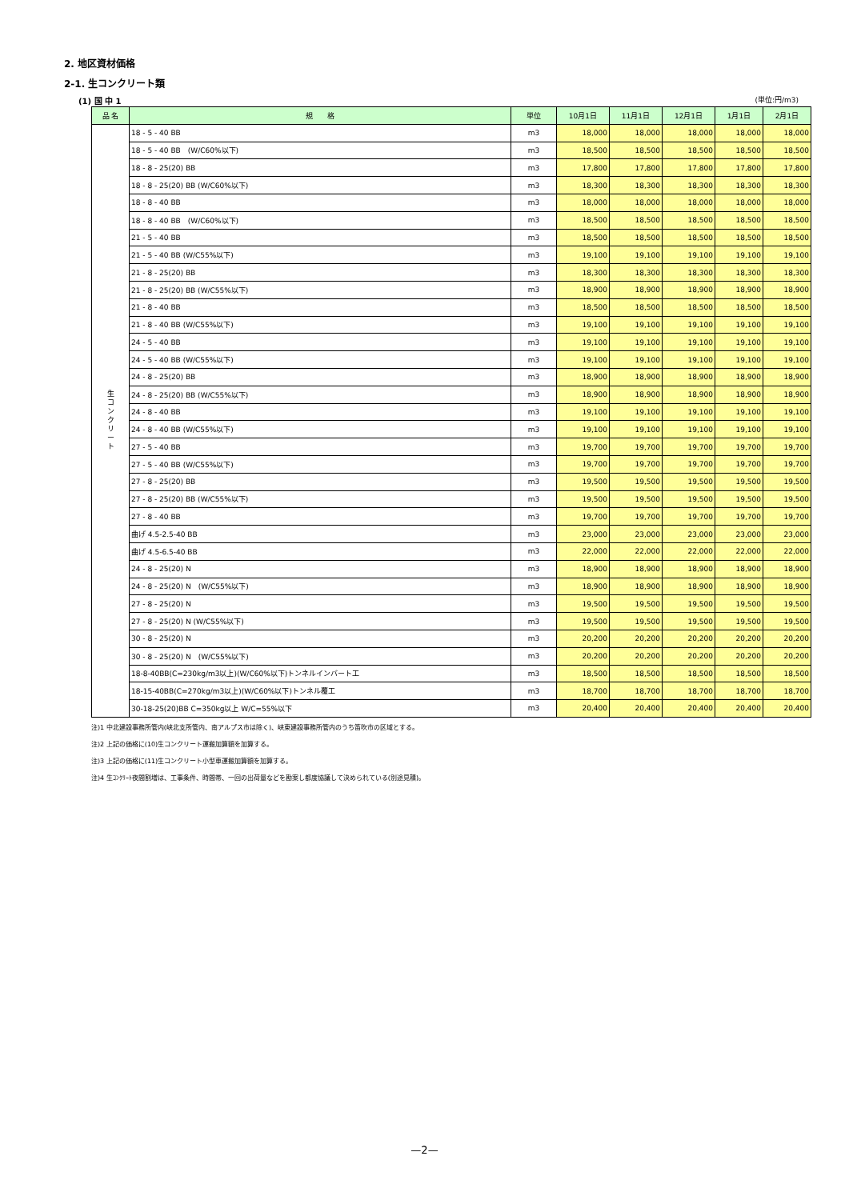2. 地区資材価格
2-1. 生コンクリート類
(1) 国 中 1 (単位:円/m3)
| 品 名 | 規 格 | 単位 | 10月1日 | 11月1日 | 12月1日 | 1月1日 | 2月1日 |
| --- | --- | --- | --- | --- | --- | --- | --- |
| 生 コ ン ク リ ー ト | 18 - 5 - 40 BB | m3 | 18,000 | 18,000 | 18,000 | 18,000 | 18,000 |
| | 18 - 5 - 40 BB (W/C60%以下) | m3 | 18,500 | 18,500 | 18,500 | 18,500 | 18,500 |
| | 18 - 8 - 25(20) BB | m3 | 17,800 | 17,800 | 17,800 | 17,800 | 17,800 |
| | 18 - 8 - 25(20) BB (W/C60%以下) | m3 | 18,300 | 18,300 | 18,300 | 18,300 | 18,300 |
| | 18 - 8 - 40 BB | m3 | 18,000 | 18,000 | 18,000 | 18,000 | 18,000 |
| | 18 - 8 - 40 BB (W/C60%以下) | m3 | 18,500 | 18,500 | 18,500 | 18,500 | 18,500 |
| | 21 - 5 - 40 BB | m3 | 18,500 | 18,500 | 18,500 | 18,500 | 18,500 |
| | 21 - 5 - 40 BB (W/C55%以下) | m3 | 19,100 | 19,100 | 19,100 | 19,100 | 19,100 |
| | 21 - 8 - 25(20) BB | m3 | 18,300 | 18,300 | 18,300 | 18,300 | 18,300 |
| | 21 - 8 - 25(20) BB (W/C55%以下) | m3 | 18,900 | 18,900 | 18,900 | 18,900 | 18,900 |
| | 21 - 8 - 40 BB | m3 | 18,500 | 18,500 | 18,500 | 18,500 | 18,500 |
| | 21 - 8 - 40 BB (W/C55%以下) | m3 | 19,100 | 19,100 | 19,100 | 19,100 | 19,100 |
| | 24 - 5 - 40 BB | m3 | 19,100 | 19,100 | 19,100 | 19,100 | 19,100 |
| | 24 - 5 - 40 BB (W/C55%以下) | m3 | 19,100 | 19,100 | 19,100 | 19,100 | 19,100 |
| | 24 - 8 - 25(20) BB | m3 | 18,900 | 18,900 | 18,900 | 18,900 | 18,900 |
| | 24 - 8 - 25(20) BB (W/C55%以下) | m3 | 18,900 | 18,900 | 18,900 | 18,900 | 18,900 |
| | 24 - 8 - 40 BB | m3 | 19,100 | 19,100 | 19,100 | 19,100 | 19,100 |
| | 24 - 8 - 40 BB (W/C55%以下) | m3 | 19,100 | 19,100 | 19,100 | 19,100 | 19,100 |
| | 27 - 5 - 40 BB | m3 | 19,700 | 19,700 | 19,700 | 19,700 | 19,700 |
| | 27 - 5 - 40 BB (W/C55%以下) | m3 | 19,700 | 19,700 | 19,700 | 19,700 | 19,700 |
| | 27 - 8 - 25(20) BB | m3 | 19,500 | 19,500 | 19,500 | 19,500 | 19,500 |
| | 27 - 8 - 25(20) BB (W/C55%以下) | m3 | 19,500 | 19,500 | 19,500 | 19,500 | 19,500 |
| | 27 - 8 - 40 BB | m3 | 19,700 | 19,700 | 19,700 | 19,700 | 19,700 |
| | 曲げ 4.5-2.5-40 BB | m3 | 23,000 | 23,000 | 23,000 | 23,000 | 23,000 |
| | 曲げ 4.5-6.5-40 BB | m3 | 22,000 | 22,000 | 22,000 | 22,000 | 22,000 |
| | 24 - 8 - 25(20) N | m3 | 18,900 | 18,900 | 18,900 | 18,900 | 18,900 |
| | 24 - 8 - 25(20) N (W/C55%以下) | m3 | 18,900 | 18,900 | 18,900 | 18,900 | 18,900 |
| | 27 - 8 - 25(20) N | m3 | 19,500 | 19,500 | 19,500 | 19,500 | 19,500 |
| | 27 - 8 - 25(20) N (W/C55%以下) | m3 | 19,500 | 19,500 | 19,500 | 19,500 | 19,500 |
| | 30 - 8 - 25(20) N | m3 | 20,200 | 20,200 | 20,200 | 20,200 | 20,200 |
| | 30 - 8 - 25(20) N (W/C55%以下) | m3 | 20,200 | 20,200 | 20,200 | 20,200 | 20,200 |
| | 18-8-40BB(C=230kg/m3以上)(W/C60%以下)トンネルインバート工 | m3 | 18,500 | 18,500 | 18,500 | 18,500 | 18,500 |
| | 18-15-40BB(C=270kg/m3以上)(W/C60%以下)トンネル覆工 | m3 | 18,700 | 18,700 | 18,700 | 18,700 | 18,700 |
| | 30-18-25(20)BB C=350kg以上 W/C=55%以下 | m3 | 20,400 | 20,400 | 20,400 | 20,400 | 20,400 |
注)1 中北建設事務所管内(峡北支所管内、南アルプス市は除く)、峡東建設事務所管内のうち笛吹市の区域とする。
注)2 上記の価格に(10)生コンクリート運搬加算額を加算する。
注)3 上記の価格に(11)生コンクリート小型車運搬加算額を加算する。
注)4 生ｺﾝｸﾘｰﾄ夜間割増は、工事条件、時間帯、一回の出荷量などを勘案し都度協議して決められている(別途見積)。
—2—